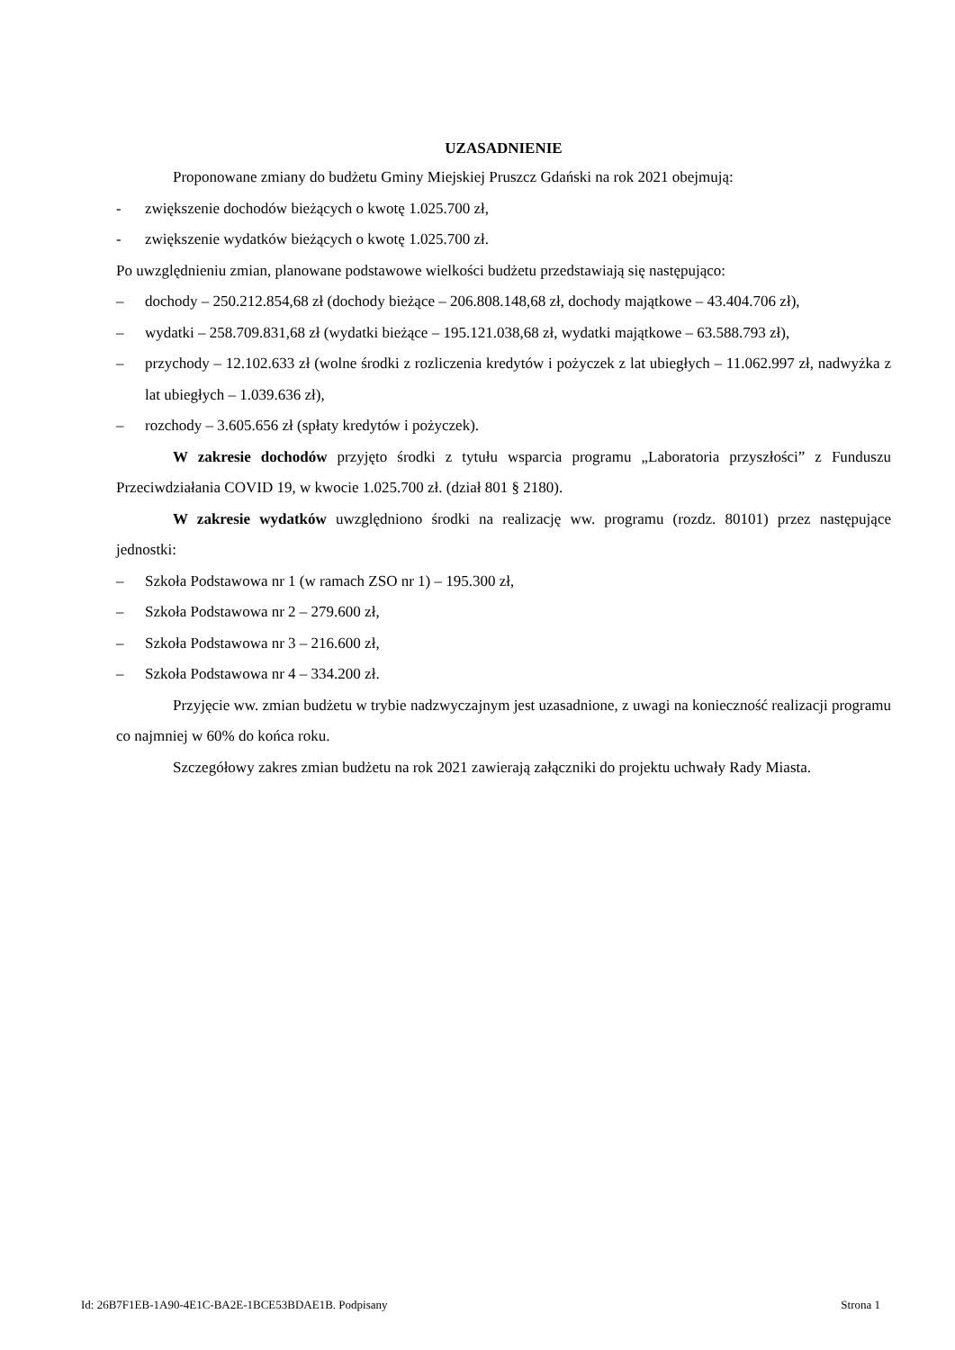UZASADNIENIE
Proponowane zmiany do budżetu Gminy Miejskiej Pruszcz Gdański na rok 2021 obejmują:
- zwiększenie dochodów bieżących o kwotę 1.025.700 zł,
- zwiększenie wydatków bieżących o kwotę 1.025.700 zł.
Po uwzględnieniu zmian, planowane podstawowe wielkości budżetu przedstawiają się następująco:
– dochody – 250.212.854,68 zł (dochody bieżące – 206.808.148,68 zł, dochody majątkowe – 43.404.706 zł),
– wydatki – 258.709.831,68 zł (wydatki bieżące – 195.121.038,68 zł, wydatki majątkowe – 63.588.793 zł),
– przychody – 12.102.633 zł (wolne środki z rozliczenia kredytów i pożyczek z lat ubiegłych – 11.062.997 zł, nadwyżka z lat ubiegłych – 1.039.636 zł),
– rozchody – 3.605.656 zł (spłaty kredytów i pożyczek).
W zakresie dochodów przyjęto środki z tytułu wsparcia programu „Laboratoria przyszłości” z Funduszu Przeciwdziałania COVID 19, w kwocie 1.025.700 zł. (dział 801 § 2180).
W zakresie wydatków uwzględniono środki na realizację ww. programu (rozdz. 80101) przez następujące jednostki:
– Szkoła Podstawowa nr 1 (w ramach ZSO nr 1) – 195.300 zł,
– Szkoła Podstawowa nr 2 – 279.600 zł,
– Szkoła Podstawowa nr 3 – 216.600 zł,
– Szkoła Podstawowa nr 4 – 334.200 zł.
Przyjęcie ww. zmian budżetu w trybie nadzwyczajnym jest uzasadnione, z uwagi na konieczność realizacji programu co najmniej w 60% do końca roku.
Szczegółowy zakres zmian budżetu na rok 2021 zawierają załączniki do projektu uchwały Rady Miasta.
Id: 26B7F1EB-1A90-4E1C-BA2E-1BCE53BDAE1B. Podpisany Strona 1